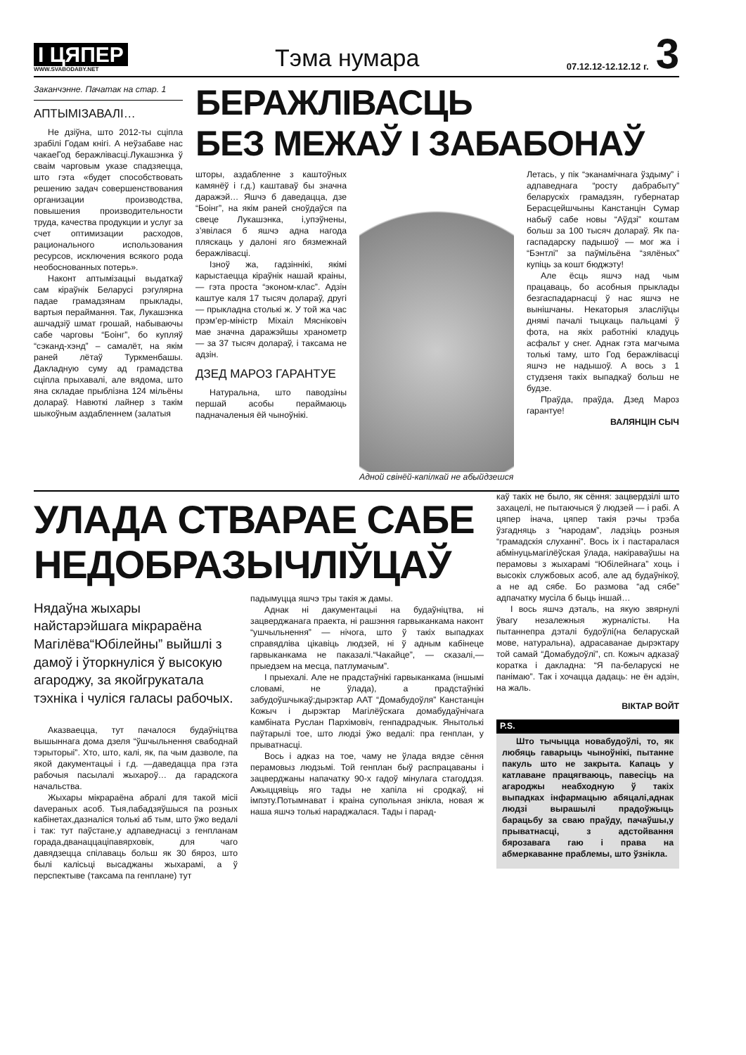І ЦЯПЕР
WWW.SVABODABY.NET
Тэма нумара
07.12.12-12.12.12 г.
3
Заканчэнне. Пачатак на стар. 1
АПТЫМІЗАВАЛІ…
Не дзіўна, што 2012-ты сціпла зрабілі Годам кнігі. А неўзабаве нас чакаеГод беражлівасці.Лукашэнка ў сваім чарговым указе спадзяецца, што гэта «будет способствовать решению задач совершенствования организации производства, повышения производительности труда, качества продукции и услуг за счет оптимизации расходов, рационального использования ресурсов, исключения всякого рода необоснованных потерь».
Наконт аптымізацыі выдаткаў сам кіраўнік Беларусі рэгулярна падае грамадзянам прыклады, вартыя пераймання. Так, Лукашэнка ашчадзіў шмат грошай, набываючы сабе чарговы “Боінг”, бо купляў “сэканд-хэнд” – самалёт, на якім раней лётаў Туркменбашы. Дакладную суму ад грамадства сціпла прыхавалі, але вядома, што яна складае прыблізна 124 мільёны долараў. Навюткі лайнер з такім шыкоўным аздабленнем (залатыя
БЕРАЖЛІВАСЦЬ
БЕЗ МЕЖАЎ І ЗАБАБОНАЎ
шторы, аздабленне з каштоўных камянёў і г.д.) каштаваў бы значна даражэй… Яшчэ б даведацца, дзе “Боінг”, на якім раней сноўдаўся па свеце Лукашэнка, і,упэўнены, з’явілася б яшчэ адна нагода пляскаць у далоні яго бязмежнай беражлівасці.
Ізноў жа, гадзіннікі, якімі карыстаецца кіраўнік нашай краіны, — гэта проста “эконом-клас”. Адзін каштуе каля 17 тысяч долараў, другі — прыкладна столькі ж. У той жа час прэм’ер-міністр Міхаіл Мясніковіч мае значна даражэйшы хранометр — за 37 тысяч долараў, і таксама не адзін.
ДЗЕД МАРОЗ ГАРАНТУЕ
Натуральна, што паводзіны першай асобы пераймаюць падначаленыя ёй чыноўнікі.
Адной свінёй-капілкай не абыйдзешся
Летась, у пік “эканамічнага ўздыму” і адпаведнага “росту дабрабыту” беларускіх грамадзян, губернатар Берасцейшчыны Канстанцін Сумар набыў сабе новы “Аўдзі” коштам больш за 100 тысяч долараў. Як па-гаспадарску падышоў — мог жа і “Бэнтлі” за паўмільёна “зялёных” купіць за кошт бюджэту!
Але ёсць яшчэ над чым працаваць, бо асобныя прыклады безгаспадарнасці ў нас яшчэ не вынішчаны. Некаторыя зласліўцы днямі пачалі тыцкаць пальцамі ў фота, на якіх работнікі кладуць асфальт у снег. Аднак гэта магчыма толькі таму, што Год беражлівасці яшчэ не надышоў. А вось з 1 студзеня такіх выпадкаў больш не будзе.
Праўда, праўда, Дзед Мароз гарантуе!
ВАЛЯНЦІН СЫЧ
УЛАДА СТВАРАЕ САБЕ
НЕДОБРАЗЫЧЛІЎЦАЎ
Нядаўна жыхары найстарэйшага мікрараёна Магілёва“Юбілейны” выйшлі з дамоў і ўторкнуліся ў высокую агароджу, за якойгрукатала тэхніка і чуліся галасы рабочых.
Аказваецца, тут пачалося будаўніцтва вышыннага дома дзеля “ўшчыльнення свабоднай тэрыторыі”. Хто, што, калі, як, па чым дазволе, па якой дакументацыі і г.д. —даведацца пра гэта рабочыя пасылалі жыхароў… да гарадскога начальства.
Жыхары мікрараёна абралі для такой місіі davераных асоб. Тыя,пабадзяўшыся па розных кабінетах,дазналіся толькі аб тым, што ўжо ведалі і так: тут паўстане,у адпаведнасці з генпланам горада,дванаццаціпавярховік, для чаго давядзецца спілаваць больш як 30 бяроз, што былі калісьці высаджаны жыхарамі, а ў перспектыве (таксама па генплане) тут
падымуцца яшчэ тры такія ж дамы.
Аднак ні дакументацыі на будаўніцтва, ні зацверджанага праекта, ні рашэння гарвыканкама наконт “ушчыльнення” — нічога, што ў такіх выпадках справядліва цікавіць людзей, ні ў адным кабінеце гарвыканкама не паказалі.“Чакайце”, — сказалі,— прыедзем на месца, патлумачым”.
І прыехалі. Але не прадстаўнікі гарвыканкама (іншымі словамі, не ўлада), а прадстаўнікі забудоўшчыкаў:дырэктар ААТ “Домабудоўля” Канстанцін Кожыч і дырэктар Магілёўскага домабудаўнічага камбіната Руслан Пархімовіч, генпадрадчык. Янытолькі паўтарылі тое, што людзі ўжо ведалі: пра генплан, у прыватнасці.
Вось і адказ на тое, чаму не ўлада вядзе сёння перамовыз людзьмі. Той генплан быў распрацаваны і зацверджаны напачатку 90-х гадоў мінулага стагоддзя. Ажыццявіць яго тады не хапіла ні сродкаў, ні імпэту.Потымнават і краіна супольная знікла, новая ж наша яшчэ толькі нараджалася. Тады і парад-
каў такіх не было, як сёння: зацвердзілі што захацелі, не пытаючыся ў людзей — і рабі. А цяпер інача, цяпер такія рэчы трэба ўзгадняць з “народам”, ладзіць розныя “грамадскія слуханні”. Вось іх і пастаралася абмінуцьмагілёўская ўлада, накіраваўшы на перамовы з жыхарамі “Юбілейнага” хоць і высокіх службовых асоб, але ад будаўнікоў, а не ад сябе. Бо размова “ад сябе” адпачатку мусіла б быць іншай…
І вось яшчэ дэталь, на якую звярнулі ўвагу незалежныя журналісты. На пытаннепра дэталі будоўлі(на беларускай мове, натуральна), адрасаванае дырэктару той самай “Домабудоўлі”, сп. Кожыч адказаў коратка і дакладна: “Я па-беларускі не панімаю”. Так і хочацца дадаць: не ён адзін, на жаль.
ВІКТАР ВОЙТ
P.S.
Што тычыцца новабудоўлі, то, як любяць гаварыць чыноўнікі, пытанне пакуль што не закрыта. Капаць у катлаване працягваюць, павесіць на агароджы неабходную ў такіх выпадках інфармацыю абяцалі,аднак людзі вырашылі прадоўжыць барацьбу за сваю праўду, пачаўшы,у прыватнасці, з адстойвання бярозавага гаю і права на абмеркаванне праблемы, што ўзнікла.